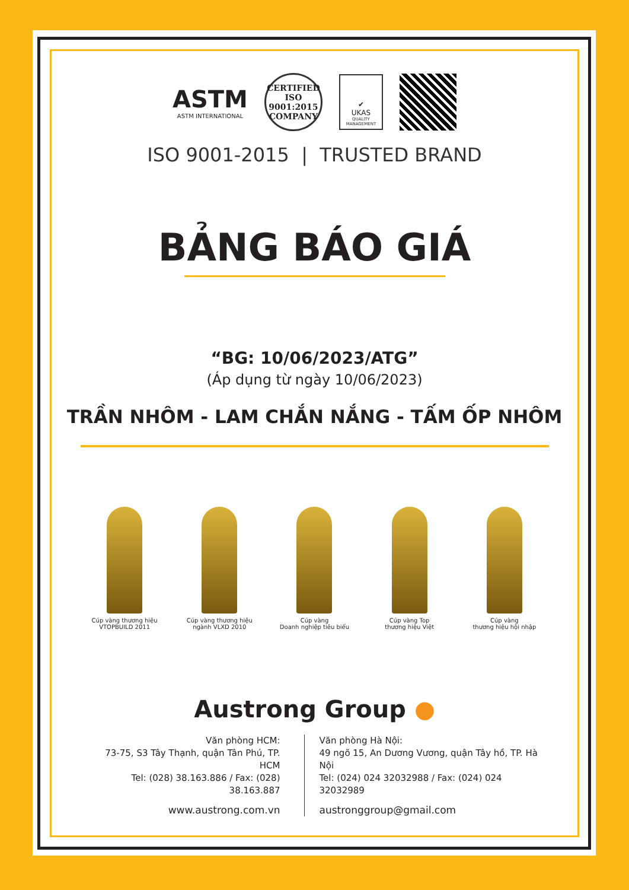ASTM
ASTM INTERNATIONAL
CERTIFIED
ISO
9001:2015
COMPANY
✔
UKAS
QUALITY MANAGEMENT
ISO 9001-2015 | TRUSTED BRAND
BẢNG BÁO GIÁ
“BG: 10/06/2023/ATG”
(Áp dụng từ ngày 10/06/2023)
TRẦN NHÔM - LAM CHẮN NẮNG - TẤM ỐP NHÔM
Cúp vàng thương hiệu
VTOPBUILD 2011
Cúp vàng thương hiệu
ngành VLXD 2010
Cúp vàng
Doanh nghiệp tiêu biểu
Cúp vàng Top
thương hiệu Việt
Cúp vàng
thương hiệu hội nhập
Austrong Group ●
Văn phòng HCM:
73-75, S3 Tây Thạnh, quận Tân Phú, TP. HCM
Tel: (028) 38.163.886 / Fax: (028) 38.163.887
www.austrong.com.vn
Văn phòng Hà Nội:
49 ngõ 15, An Dương Vương, quận Tây hồ, TP. Hà Nội
Tel: (024) 024 32032988 / Fax: (024) 024 32032989
austronggroup@gmail.com